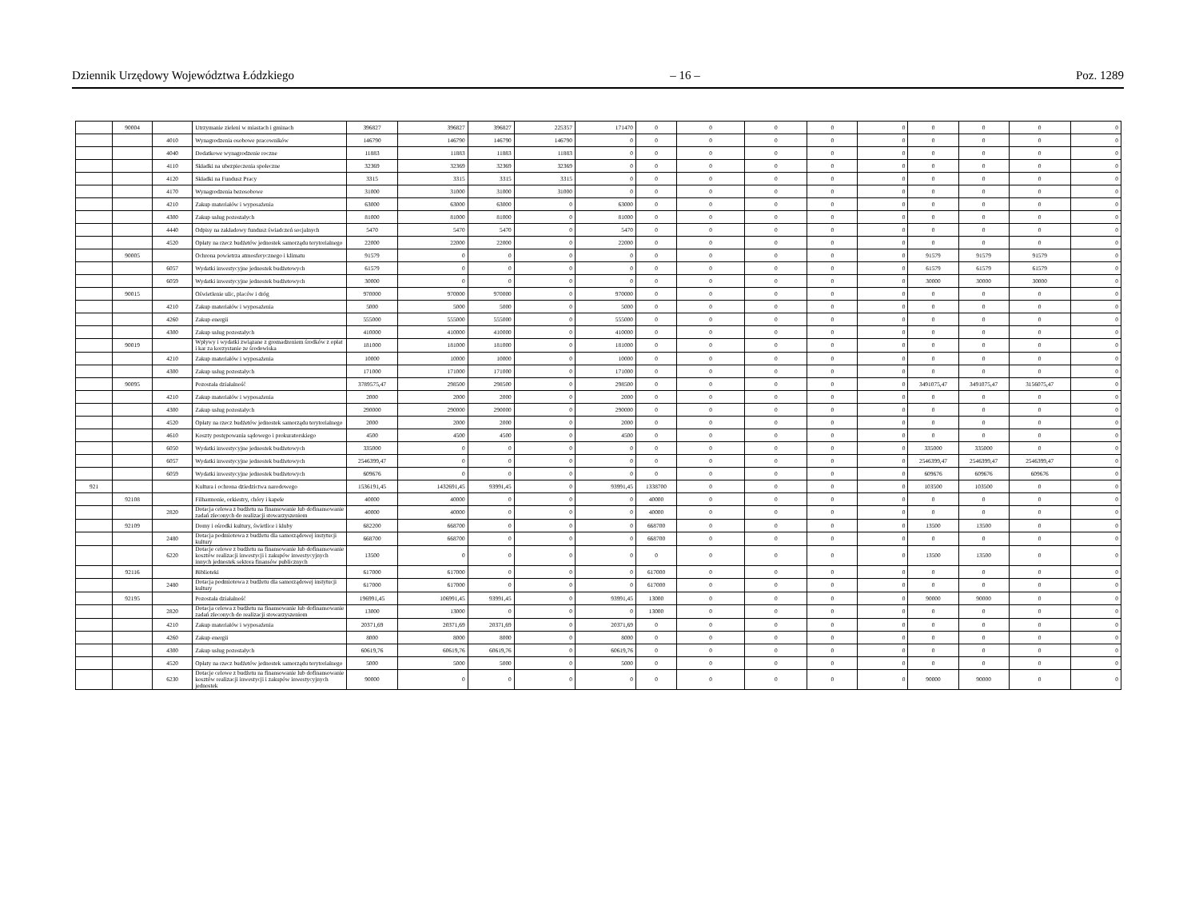Dziennik Urzędowy Województwa Łódzkiego – 16 – Poz. 1289
| | 90004 | | Utrzymanie zieleni w miastach i gminach | 396827 | 396827 | 396827 | 225357 | 171470 | 0 | 0 | 0 | 0 | 0 | 0 | 0 | 0 | 0 |
| | | 4010 | Wynagrodzenia osobowe pracowników | 146790 | 146790 | 146790 | 146790 | 0 | 0 | 0 | 0 | 0 | 0 | 0 | 0 | 0 | 0 |
| | | 4040 | Dodatkowe wynagrodzenie roczne | 11883 | 11883 | 11883 | 11883 | 0 | 0 | 0 | 0 | 0 | 0 | 0 | 0 | 0 | 0 |
| | | 4110 | Składki na ubezpieczenia społeczne | 32369 | 32369 | 32369 | 32369 | 0 | 0 | 0 | 0 | 0 | 0 | 0 | 0 | 0 | 0 |
| | | 4120 | Składki na Fundusz Pracy | 3315 | 3315 | 3315 | 3315 | 0 | 0 | 0 | 0 | 0 | 0 | 0 | 0 | 0 | 0 |
| | | 4170 | Wynagrodzenia bezosobowe | 31000 | 31000 | 31000 | 31000 | 0 | 0 | 0 | 0 | 0 | 0 | 0 | 0 | 0 | 0 |
| | | 4210 | Zakup materiałów i wyposażenia | 63000 | 63000 | 63000 | 0 | 63000 | 0 | 0 | 0 | 0 | 0 | 0 | 0 | 0 | 0 |
| | | 4300 | Zakup usług pozostałych | 81000 | 81000 | 81000 | 0 | 81000 | 0 | 0 | 0 | 0 | 0 | 0 | 0 | 0 | 0 |
| | | 4440 | Odpisy na zakładowy fundusz świadczeń socjalnych | 5470 | 5470 | 5470 | 0 | 5470 | 0 | 0 | 0 | 0 | 0 | 0 | 0 | 0 | 0 |
| | | 4520 | Opłaty na rzecz budżetów jednostek samorządu terytorialnego | 22000 | 22000 | 22000 | 0 | 22000 | 0 | 0 | 0 | 0 | 0 | 0 | 0 | 0 | 0 |
| | 90005 | | Ochrona powietrza atmosferycznego i klimatu | 91579 | 0 | 0 | 0 | 0 | 0 | 0 | 0 | 0 | 0 | 91579 | 91579 | 91579 | 0 |
| | | 6057 | Wydatki inwestycyjne jednostek budżetowych | 61579 | 0 | 0 | 0 | 0 | 0 | 0 | 0 | 0 | 0 | 61579 | 61579 | 61579 | 0 |
| | | 6059 | Wydatki inwestycyjne jednostek budżetowych | 30000 | 0 | 0 | 0 | 0 | 0 | 0 | 0 | 0 | 0 | 30000 | 30000 | 30000 | 0 |
| | 90015 | | Oświetlenie ulic, placów i dróg | 970000 | 970000 | 970000 | 0 | 970000 | 0 | 0 | 0 | 0 | 0 | 0 | 0 | 0 | 0 |
| | | 4210 | Zakup materiałów i wyposażenia | 5000 | 5000 | 5000 | 0 | 5000 | 0 | 0 | 0 | 0 | 0 | 0 | 0 | 0 | 0 |
| | | 4260 | Zakup energii | 555000 | 555000 | 555000 | 0 | 555000 | 0 | 0 | 0 | 0 | 0 | 0 | 0 | 0 | 0 |
| | | 4300 | Zakup usług pozostałych | 410000 | 410000 | 410000 | 0 | 410000 | 0 | 0 | 0 | 0 | 0 | 0 | 0 | 0 | 0 |
| | 90019 | | Wpływy i wydatki związane z gromadzeniem środków z opłat i kar za korzystanie ze środowiska | 181000 | 181000 | 181000 | 0 | 181000 | 0 | 0 | 0 | 0 | 0 | 0 | 0 | 0 | 0 |
| | | 4210 | Zakup materiałów i wyposażenia | 10000 | 10000 | 10000 | 0 | 10000 | 0 | 0 | 0 | 0 | 0 | 0 | 0 | 0 | 0 |
| | | 4300 | Zakup usług pozostałych | 171000 | 171000 | 171000 | 0 | 171000 | 0 | 0 | 0 | 0 | 0 | 0 | 0 | 0 | 0 |
| | 90095 | | Pozostała działalność | 3789575,47 | 298500 | 298500 | 0 | 298500 | 0 | 0 | 0 | 0 | 0 | 3491075,47 | 3491075,47 | 3156075,47 | 0 |
| | | 4210 | Zakup materiałów i wyposażenia | 2000 | 2000 | 2000 | 0 | 2000 | 0 | 0 | 0 | 0 | 0 | 0 | 0 | 0 | 0 |
| | | 4300 | Zakup usług pozostałych | 290000 | 290000 | 290000 | 0 | 290000 | 0 | 0 | 0 | 0 | 0 | 0 | 0 | 0 | 0 |
| | | 4520 | Opłaty na rzecz budżetów jednostek samorządu terytorialnego | 2000 | 2000 | 2000 | 0 | 2000 | 0 | 0 | 0 | 0 | 0 | 0 | 0 | 0 | 0 |
| | | 4610 | Koszty postępowania sądowego i prokuratorskiego | 4500 | 4500 | 4500 | 0 | 4500 | 0 | 0 | 0 | 0 | 0 | 0 | 0 | 0 | 0 |
| | | 6050 | Wydatki inwestycyjne jednostek budżetowych | 335000 | 0 | 0 | 0 | 0 | 0 | 0 | 0 | 0 | 0 | 335000 | 335000 | 0 | 0 |
| | | 6057 | Wydatki inwestycyjne jednostek budżetowych | 2546399,47 | 0 | 0 | 0 | 0 | 0 | 0 | 0 | 0 | 0 | 2546399,47 | 2546399,47 | 2546399,47 | 0 |
| | | 6059 | Wydatki inwestycyjne jednostek budżetowych | 609676 | 0 | 0 | 0 | 0 | 0 | 0 | 0 | 0 | 0 | 609676 | 609676 | 609676 | 0 |
| 921 | | | Kultura i ochrona dziedzictwa narodowego | 1536191,45 | 1432691,45 | 93991,45 | 0 | 93991,45 | 1338700 | 0 | 0 | 0 | 0 | 103500 | 103500 | 0 | 0 |
| | 92108 | | Filharmonie, orkiestry, chóry i kapele | 40000 | 40000 | 0 | 0 | 0 | 40000 | 0 | 0 | 0 | 0 | 0 | 0 | 0 | 0 |
| | | 2820 | Dotacja celowa z budżetu na finansowanie lub dofinansowanie zadań zleconych do realizacji stowarzyszeniom | 40000 | 40000 | 0 | 0 | 0 | 40000 | 0 | 0 | 0 | 0 | 0 | 0 | 0 | 0 |
| | 92109 | | Domy i ośrodki kultury, świetlice i kluby | 682200 | 668700 | 0 | 0 | 0 | 668700 | 0 | 0 | 0 | 0 | 13500 | 13500 | 0 | 0 |
| | | 2480 | Dotacja podmiotowa z budżetu dla samorządowej instytucji kultury | 668700 | 668700 | 0 | 0 | 0 | 668700 | 0 | 0 | 0 | 0 | 0 | 0 | 0 | 0 |
| | | 6220 | Dotacje celowe z budżetu na finansowanie lub dofinansowanie kosztów realizacji inwestycji i zakupów inwestycyjnych innych jednostek sektora finansów publicznych | 13500 | 0 | 0 | 0 | 0 | 0 | 0 | 0 | 0 | 0 | 13500 | 13500 | 0 | 0 |
| | 92116 | | Biblioteki | 617000 | 617000 | 0 | 0 | 0 | 617000 | 0 | 0 | 0 | 0 | 0 | 0 | 0 | 0 |
| | | 2480 | Dotacja podmiotowa z budżetu dla samorządowej instytucji kultury | 617000 | 617000 | 0 | 0 | 0 | 617000 | 0 | 0 | 0 | 0 | 0 | 0 | 0 | 0 |
| | 92195 | | Pozostała działalność | 196991,45 | 106991,45 | 93991,45 | 0 | 93991,45 | 13000 | 0 | 0 | 0 | 0 | 90000 | 90000 | 0 | 0 |
| | | 2820 | Dotacja celowa z budżetu na finansowanie lub dofinansowanie zadań zleconych do realizacji stowarzyszeniom | 13000 | 13000 | 0 | 0 | 0 | 13000 | 0 | 0 | 0 | 0 | 0 | 0 | 0 | 0 |
| | | 4210 | Zakup materiałów i wyposażenia | 20371,69 | 20371,69 | 20371,69 | 0 | 20371,69 | 0 | 0 | 0 | 0 | 0 | 0 | 0 | 0 | 0 |
| | | 4260 | Zakup energii | 8000 | 8000 | 8000 | 0 | 8000 | 0 | 0 | 0 | 0 | 0 | 0 | 0 | 0 | 0 |
| | | 4300 | Zakup usług pozostałych | 60619,76 | 60619,76 | 60619,76 | 0 | 60619,76 | 0 | 0 | 0 | 0 | 0 | 0 | 0 | 0 | 0 |
| | | 4520 | Opłaty na rzecz budżetów jednostek samorządu terytorialnego | 5000 | 5000 | 5000 | 0 | 5000 | 0 | 0 | 0 | 0 | 0 | 0 | 0 | 0 | 0 |
| | | 6230 | Dotacje celowe z budżetu na finansowanie lub dofinansowanie kosztów realizacji inwestycji i zakupów inwestycyjnych jednostek | 90000 | 0 | 0 | 0 | 0 | 0 | 0 | 0 | 0 | 0 | 90000 | 90000 | 0 | 0 |